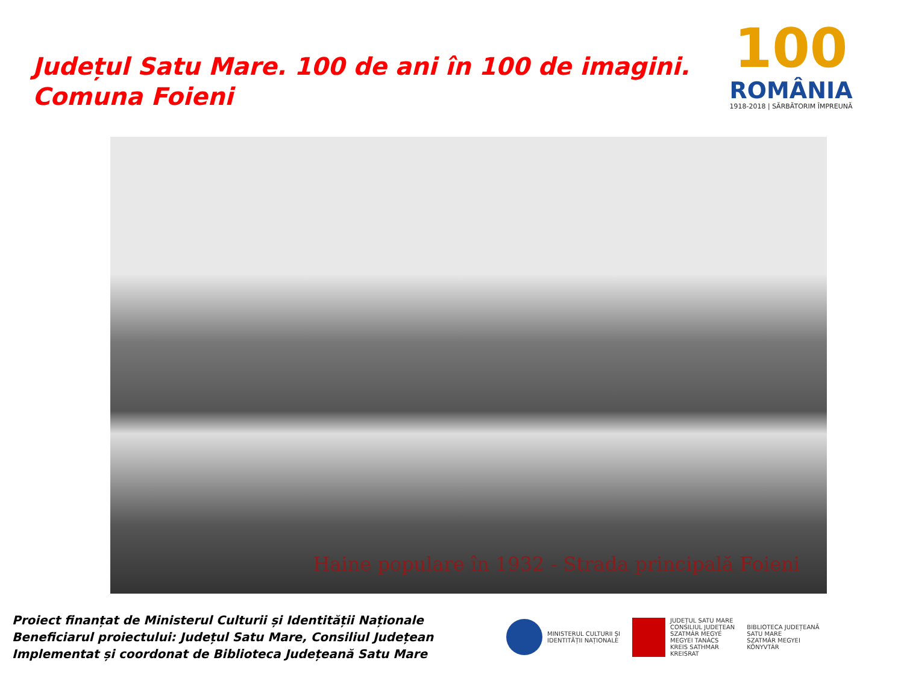Județul Satu Mare. 100 de ani în 100 de imagini.
Comuna Foieni
100
ROMÂNIA
1918-2018 | SĂRBĂTORIM ÎMPREUNĂ
Haine populare în 1932 - Strada principală Foieni
Proiect finanțat de Ministerul Culturii și Identității Naționale
Beneficiarul proiectului: Județul Satu Mare, Consiliul Județean
Implementat și coordonat de Biblioteca Județeană Satu Mare
MINISTERUL CULTURII ȘI
IDENTITĂȚII NAȚIONALE
JUDEȚUL SATU MARE
CONSILIUL JUDEȚEAN
SZATMÁR MEGYE
MEGYEI TANÁCS
KREIS SATHMAR
KREISRAT
BIBLIOTECA JUDEȚEANĂ
SATU MARE
SZATMÁR MEGYEI
KÖNYVTÁR